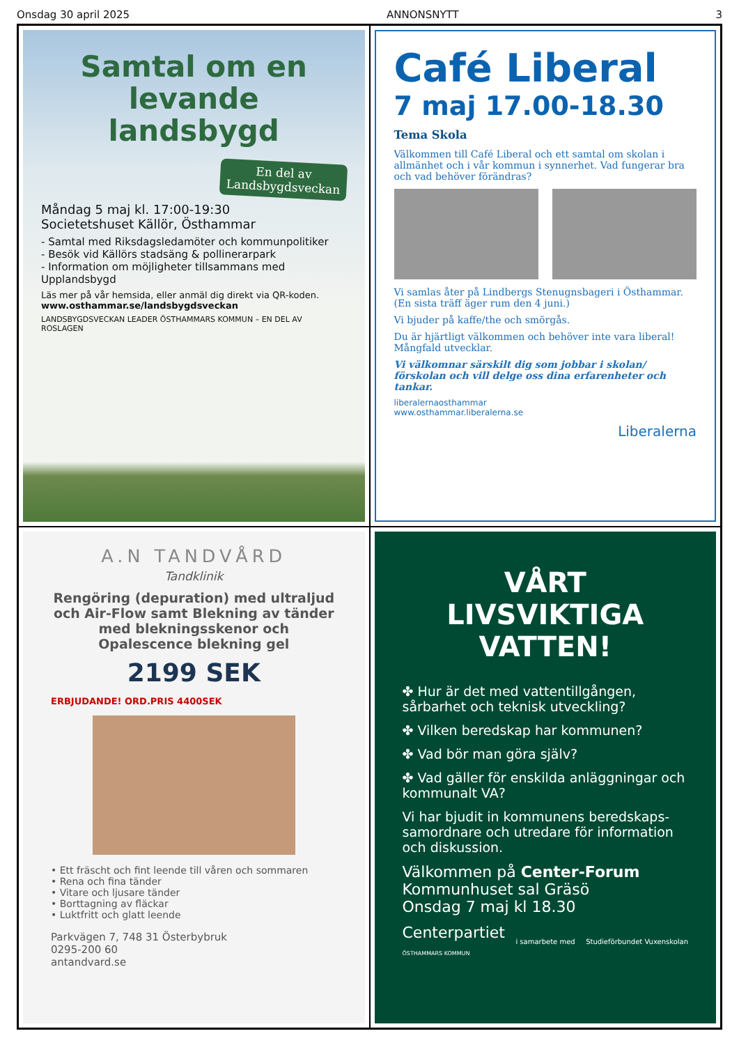Onsdag 30 april 2025 ANNONSNYTT 3
Samtal om en levande landsbygd
En del av Landsbygdsveckan
Måndag 5 maj kl. 17:00-19:30
Societetshuset Källör, Östhammar
- Samtal med Riksdagsledamöter och kommunpolitiker
- Besök vid Källörs stadsäng & pollinerarpark
- Information om möjligheter tillsammans med Upplandsbygd
Läs mer på vår hemsida, eller anmäl dig direkt via QR-koden.
www.osthammar.se/landsbygdsveckan
LANDSBYGDSVECKAN LEADER ÖSTHAMMARS KOMMUN – EN DEL AV ROSLAGEN
Café Liberal
7 maj 17.00-18.30
Tema Skola
Välkommen till Café Liberal och ett samtal om skolan i allmänhet och i vår kommun i synnerhet. Vad fungerar bra och vad behöver förändras?
Vi samlas åter på Lindbergs Stenugnsbageri i Östhammar. (En sista träff äger rum den 4 juni.)
Vi bjuder på kaffe/the och smörgås.
Du är hjärtligt välkommen och behöver inte vara liberal! Mångfald utvecklar.
Vi välkomnar särskilt dig som jobbar i skolan/ förskolan och vill delge oss dina erfarenheter och tankar.
liberalernaosthammar
www.osthammar.liberalerna.se
Liberalerna
A.N TANDVÅRD
Tandklinik
Rengöring (depuration) med ultraljud och Air-Flow samt Blekning av tänder med blekningsskenor och Opalescence blekning gel
2199 SEK
ERBJUDANDE! ORD.PRIS 4400SEK
• Ett fräscht och fint leende till våren och sommaren
• Rena och fina tänder
• Vitare och ljusare tänder
• Borttagning av fläckar
• Luktfritt och glatt leende
Parkvägen 7, 748 31 Österbybruk
0295-200 60
antandvard.se
VÅRT LIVSVIKTIGA VATTEN!
✤ Hur är det med vattentillgången, sårbarhet och teknisk utveckling?
✤ Vilken beredskap har kommunen?
✤ Vad bör man göra själv?
✤ Vad gäller för enskilda anläggningar och kommunalt VA?
Vi har bjudit in kommunens beredskaps-samordnare och utredare för information och diskussion.
Välkommen på Center-Forum
Kommunhuset sal Gräsö
Onsdag 7 maj kl 18.30
Centerpartiet
ÖSTHAMMARS KOMMUN i samarbete med Studieförbundet Vuxenskolan